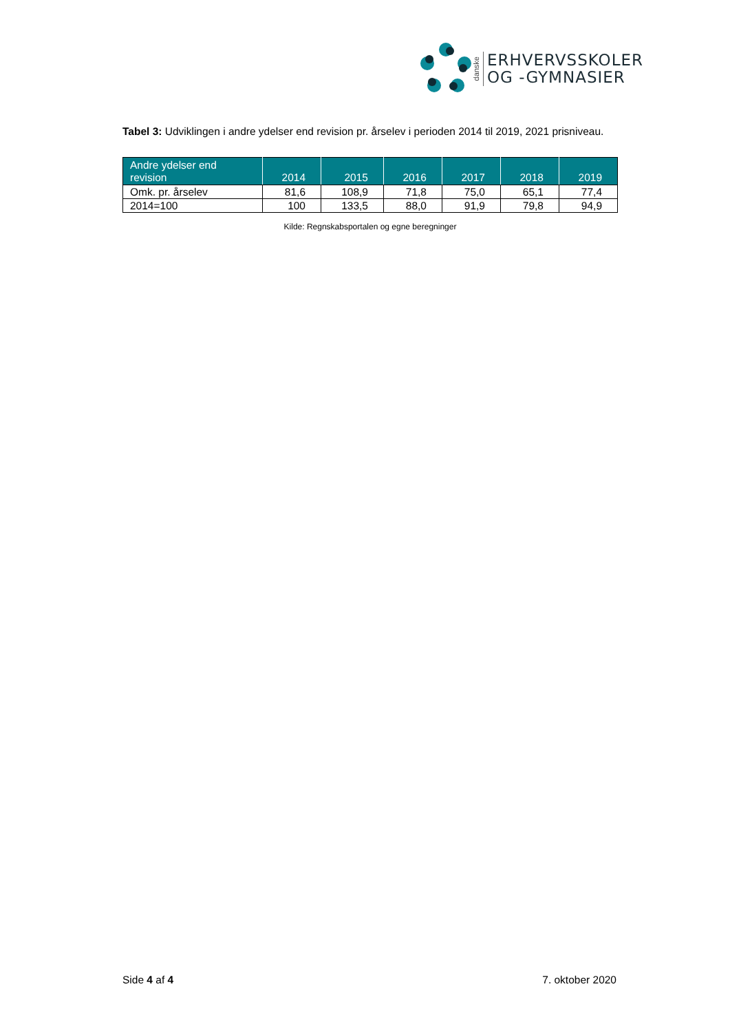danske
ERHVERVSSKOLER
OG -GYMNASIER
Tabel 3: Udviklingen i andre ydelser end revision pr. årselev i perioden 2014 til 2019, 2021 prisniveau.
| Andre ydelser end revision | 2014 | 2015 | 2016 | 2017 | 2018 | 2019 |
| --- | --- | --- | --- | --- | --- | --- |
| Omk. pr. årselev | 81,6 | 108,9 | 71,8 | 75,0 | 65,1 | 77,4 |
| 2014=100 | 100 | 133,5 | 88,0 | 91,9 | 79,8 | 94,9 |
Kilde: Regnskabsportalen og egne beregninger
Side 4 af 4 7. oktober 2020